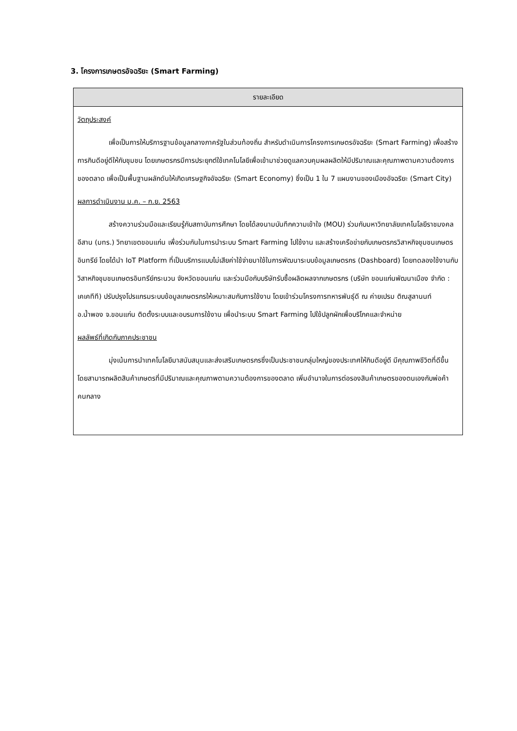3. โครงการเกษตรอัจฉริยะ (Smart Farming)
| รายละเอียด |
| --- |
| วัตถุประสงค์ เพื่อเป็นการให้บริการฐานข้อมูลกลางภาครัฐในส่วนท้องถิ่น สำหรับดำเนินการโครงการเกษตรอัจฉริยะ (Smart Farming) เพื่อสร้างการกินดีอยู่ดีให้กับชุมชน โดยเกษตรกรมีการประยุกต์ใช้เทคโนโลยีเพื่อเข้ามาช่วยดูแลควบคุมผลผลิตให้มีปริมาณและคุณภาพตามความต้องการของตลาด เพื่อเป็นพื้นฐานผลักดันให้เกิดเศรษฐกิจอัจฉริยะ (Smart Economy) ซึ่งเป็น 1 ใน 7 แผนงานของเมืองอัจฉริยะ (Smart City) ผลการดำเนินงาน ม.ค. – ก.ย. 2563 สร้างความร่วมมือและเรียนรู้กับสถาบันการศึกษา โดยได้ลงนามบันทึกความเข้าใจ (MOU) ร่วมกับมหาวิทยาลัยเทคโนโลยีราชมงคลอีสาน (มทร.) วิทยาเขตขอนแก่น เพื่อร่วมกันในการนำระบบ Smart Farming ไปใช้งาน และสร้างเครือข่ายกับเกษตรกรวิสาหกิจชุมชนเกษตรอินทรีย์ โดยได้นำ IoT Platform ที่เป็นบริการแบบไม่เสียค่าใช้จ่ายมาใช้ในการพัฒนาระบบข้อมูลเกษตรกร (Dashboard) โดยทดลองใช้งานกับวิสาหกิจชุมชนเกษตรอินทรีย์กระนวน จังหวัดขอนแก่น และร่วมมือกับบริษัทรับซื้อผลิตผลจากเกษตรกร (บริษัท ขอนแก่นพัฒนาเมือง จำกัด : เคเคทีที) ปรับปรุงโปรแกรมระบบข้อมูลเกษตรกรให้เหมาะสมกับการใช้งาน โดยเข้าร่วมโครงการทหารพันธุ์ดี ณ ค่ายเปรม ติณสูลานนท์ อ.น้ำพอง จ.ขอนแก่น ติดตั้งระบบและอบรมการใช้งาน เพื่อนำระบบ Smart Farming ไปใช้ปลูกผักเพื่อบริโภคและจำหน่าย ผลลัพธ์ที่เกิดกับภาคประชาชน มุ่งเน้นการนำเทคโนโลยีมาสนับสนุนและส่งเสริมเกษตรกรซึ่งเป็นประชาชนกลุ่มใหญ่ของประเทศให้กินดีอยู่ดี มีคุณภาพชีวิตที่ดีขึ้น โดยสามารถผลิตสินค้าเกษตรที่มีปริมาณและคุณภาพตามความต้องการของตลาด เพิ่มอำนาจในการต่อรองสินค้าเกษตรของตนเองกับพ่อค้าคนกลาง |